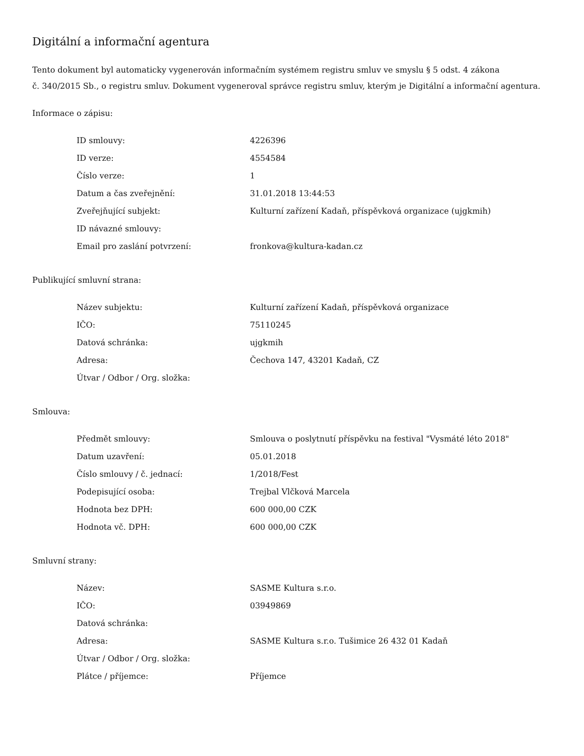Digitální a informační agentura
Tento dokument byl automaticky vygenerován informačním systémem registru smluv ve smyslu § 5 odst. 4 zákona
č. 340/2015 Sb., o registru smluv. Dokument vygeneroval správce registru smluv, kterým je Digitální a informační agentura.
Informace o zápisu:
| ID smlouvy: | 4226396 |
| ID verze: | 4554584 |
| Číslo verze: | 1 |
| Datum a čas zveřejnění: | 31.01.2018 13:44:53 |
| Zveřejňující subjekt: | Kulturní zařízení Kadaň, příspěvková organizace (ujgkmih) |
| ID návazné smlouvy: | |
| Email pro zaslání potvrzení: | fronkova@kultura-kadan.cz |
Publikující smluvní strana:
| Název subjektu: | Kulturní zařízení Kadaň, příspěvková organizace |
| IČO: | 75110245 |
| Datová schránka: | ujgkmih |
| Adresa: | Čechova 147, 43201 Kadaň, CZ |
| Útvar / Odbor / Org. složka: | |
Smlouva:
| Předmět smlouvy: | Smlouva o poslytnutí příspěvku na festival "Vysmáté léto 2018" |
| Datum uzavření: | 05.01.2018 |
| Číslo smlouvy / č. jednací: | 1/2018/Fest |
| Podepisující osoba: | Trejbal Vlčková Marcela |
| Hodnota bez DPH: | 600 000,00 CZK |
| Hodnota vč. DPH: | 600 000,00 CZK |
Smluvní strany:
| Název: | SASME Kultura s.r.o. |
| IČO: | 03949869 |
| Datová schránka: | |
| Adresa: | SASME Kultura s.r.o. Tušimice 26 432 01 Kadaň |
| Útvar / Odbor / Org. složka: | |
| Plátce / příjemce: | Příjemce |